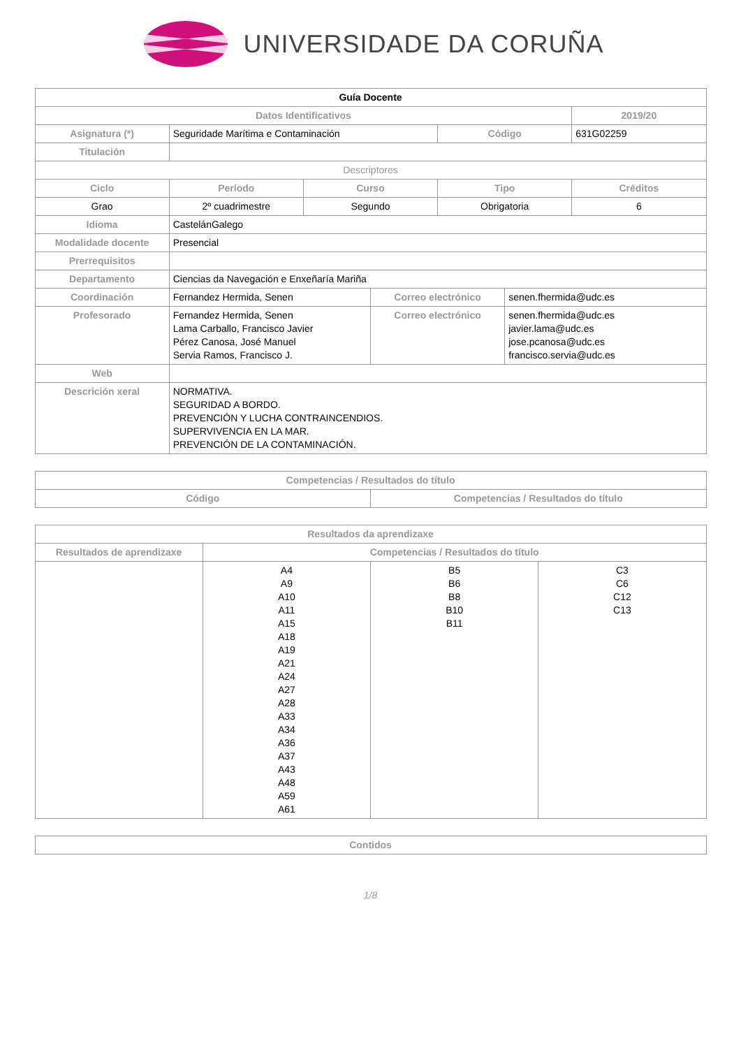UNIVERSIDADE DA CORUÑA
| Guía Docente | | | | | | |
| Datos Identificativos | | | | | | 2019/20 |
| Asignatura (*) | Seguridade Marítima e Contaminación | | | Código | | 631G02259 |
| Titulación | | | | | | |
| Descriptores | | | | | | |
| Ciclo | Período | Curso | | Tipo | | Créditos |
| Grao | 2º cuadrimestre | Segundo | | Obrigatoria | | 6 |
| Idioma | CastelánGalego | | | | | |
| Modalidade docente | Presencial | | | | | |
| Prerrequisitos | | | | | | |
| Departamento | Ciencias da Navegación e Enxeñaría Mariña | | | | | |
| Coordinación | Fernandez Hermida, Senen | | Correo electrónico | | senen.fhermida@udc.es | |
| Profesorado | Fernandez Hermida, Senen Lama Carballo, Francisco Javier Pérez Canosa, José Manuel Servia Ramos, Francisco J. | | Correo electrónico | | senen.fhermida@udc.es javier.lama@udc.es jose.pcanosa@udc.es francisco.servia@udc.es | |
| Web | | | | | | |
| Descrición xeral | NORMATIVA. SEGURIDAD A BORDO. PREVENCIÓN Y LUCHA CONTRAINCENDIOS. SUPERVIVENCIA EN LA MAR. PREVENCIÓN DE LA CONTAMINACIÓN. | | | | | |
| Competencias / Resultados do título | |
| --- | --- |
| Código | Competencias / Resultados do título |
| Resultados da aprendizaxe | | | |
| --- | --- | --- | --- |
| Resultados de aprendizaxe | Competencias / Resultados do título | | |
| | A4 A9 A10 A11 A15 A18 A19 A21 A24 A27 A28 A33 A34 A36 A37 A43 A48 A59 A61 | B5 B6 B8 B10 B11 | C3 C6 C12 C13 |
| Contidos |
| --- |
1/8